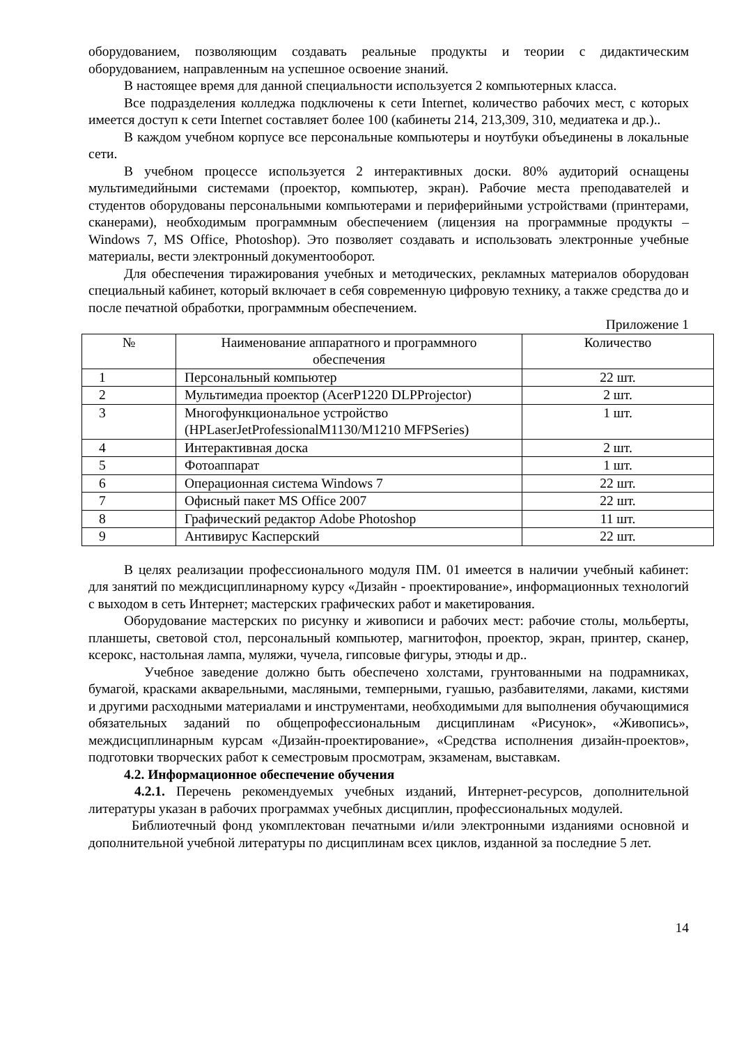оборудованием, позволяющим создавать реальные продукты и теории с дидактическим оборудованием, направленным на успешное освоение знаний.
В настоящее время для данной специальности используется 2 компьютерных класса.
Все подразделения колледжа подключены к сети Internet, количество рабочих мест, с которых имеется доступ к сети Internet составляет более 100 (кабинеты 214, 213,309, 310, медиатека и др.)..
В каждом учебном корпусе все персональные компьютеры и ноутбуки объединены в локальные сети.
В учебном процессе используется 2 интерактивных доски. 80% аудиторий оснащены мультимедийными системами (проектор, компьютер, экран). Рабочие места преподавателей и студентов оборудованы персональными компьютерами и периферийными устройствами (принтерами, сканерами), необходимым программным обеспечением (лицензия на программные продукты – Windows 7, MS Office, Photoshop). Это позволяет создавать и использовать электронные учебные материалы, вести электронный документооборот.
Для обеспечения тиражирования учебных и методических, рекламных материалов оборудован специальный кабинет, который включает в себя современную цифровую технику, а также средства до и после печатной обработки, программным обеспечением.
Приложение 1
| № | Наименование аппаратного и программного обеспечения | Количество |
| --- | --- | --- |
| 1 | Персональный компьютер | 22 шт. |
| 2 | Мультимедиа проектор (AcerP1220 DLPProjector) | 2 шт. |
| 3 | Многофункциональное устройство (HPLaserJetProfessionalM1130/M1210 MFPSeries) | 1 шт. |
| 4 | Интерактивная доска | 2 шт. |
| 5 | Фотоаппарат | 1 шт. |
| 6 | Операционная система Windows 7 | 22 шт. |
| 7 | Офисный пакет MS Office 2007 | 22 шт. |
| 8 | Графический редактор Adobe Photoshop | 11 шт. |
| 9 | Антивирус Касперский | 22 шт. |
В целях реализации профессионального модуля ПМ. 01 имеется в наличии учебный кабинет: для занятий по междисциплинарному курсу «Дизайн - проектирование», информационных технологий с выходом в сеть Интернет; мастерских графических работ и макетирования.
Оборудование мастерских по рисунку и живописи и рабочих мест: рабочие столы, мольберты, планшеты, световой стол, персональный компьютер, магнитофон, проектор, экран, принтер, сканер, ксерокс, настольная лампа, муляжи, чучела, гипсовые фигуры, этюды и др..
Учебное заведение должно быть обеспечено холстами, грунтованными на подрамниках, бумагой, красками акварельными, масляными, темперными, гуашью, разбавителями, лаками, кистями и другими расходными материалами и инструментами, необходимыми для выполнения обучающимися обязательных заданий по общепрофессиональным дисциплинам «Рисунок», «Живопись», междисциплинарным курсам «Дизайн-проектирование», «Средства исполнения дизайн-проектов», подготовки творческих работ к семестровым просмотрам, экзаменам, выставкам.
4.2. Информационное обеспечение обучения
4.2.1. Перечень рекомендуемых учебных изданий, Интернет-ресурсов, дополнительной литературы указан в рабочих программах учебных дисциплин, профессиональных модулей.
Библиотечный фонд укомплектован печатными и/или электронными изданиями основной и дополнительной учебной литературы по дисциплинам всех циклов, изданной за последние 5 лет.
14